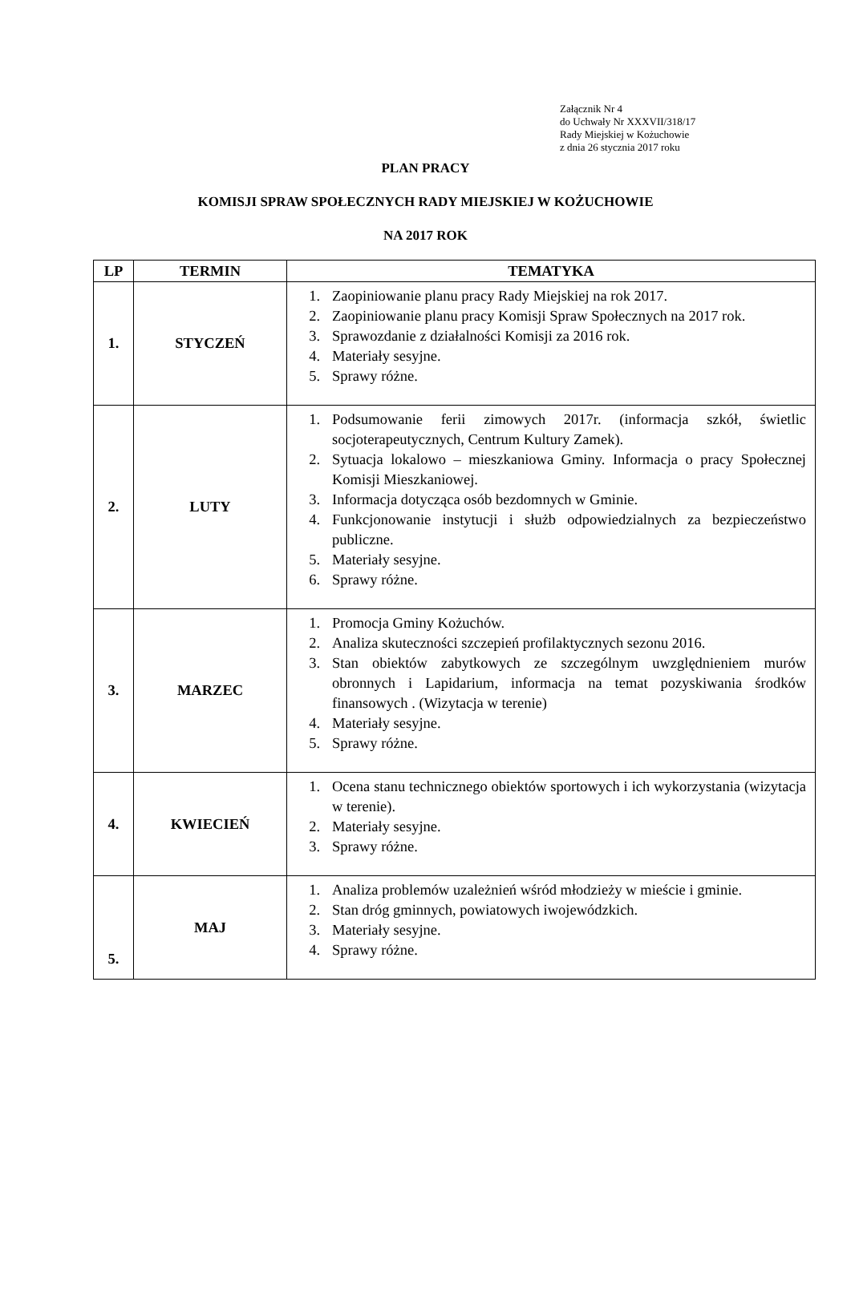Załącznik Nr 4
do Uchwały Nr XXXVII/318/17
Rady Miejskiej w Kożuchowie
z dnia 26 stycznia 2017 roku
PLAN PRACY
KOMISJI SPRAW SPOŁECZNYCH RADY MIEJSKIEJ W KOŻUCHOWIE
NA 2017 ROK
| LP | TERMIN | TEMATYKA |
| --- | --- | --- |
| 1. | STYCZEŃ | 1. Zaopiniowanie planu pracy Rady Miejskiej na rok 2017. 2. Zaopiniowanie planu pracy Komisji Spraw Społecznych na 2017 rok. 3. Sprawozdanie z działalności Komisji za 2016 rok. 4. Materiały sesyjne. 5. Sprawy różne. |
| 2. | LUTY | 1. Podsumowanie ferii zimowych 2017r. (informacja szkół, świetlic socjoterapeutycznych, Centrum Kultury Zamek). 2. Sytuacja lokalowo – mieszkaniowa Gminy. Informacja o pracy Społecznej Komisji Mieszkaniowej. 3. Informacja dotycząca osób bezdomnych w Gminie. 4. Funkcjonowanie instytucji i służb odpowiedzialnych za bezpieczeństwo publiczne. 5. Materiały sesyjne. 6. Sprawy różne. |
| 3. | MARZEC | 1. Promocja Gminy Kożuchów. 2. Analiza skuteczności szczepień profilaktycznych sezonu 2016. 3. Stan obiektów zabytkowych ze szczególnym uwzględnieniem murów obronnych i Lapidarium, informacja na temat pozyskiwania środków finansowych . (Wizytacja w terenie) 4. Materiały sesyjne. 5. Sprawy różne. |
| 4. | KWIECIEŃ | 1. Ocena stanu technicznego obiektów sportowych i ich wykorzystania (wizytacja w terenie). 2. Materiały sesyjne. 3. Sprawy różne. |
| 5. | MAJ | 1. Analiza problemów uzależnień wśród młodzieży w mieście i gminie. 2. Stan dróg gminnych, powiatowych iwojewódzkich. 3. Materiały sesyjne. 4. Sprawy różne. |